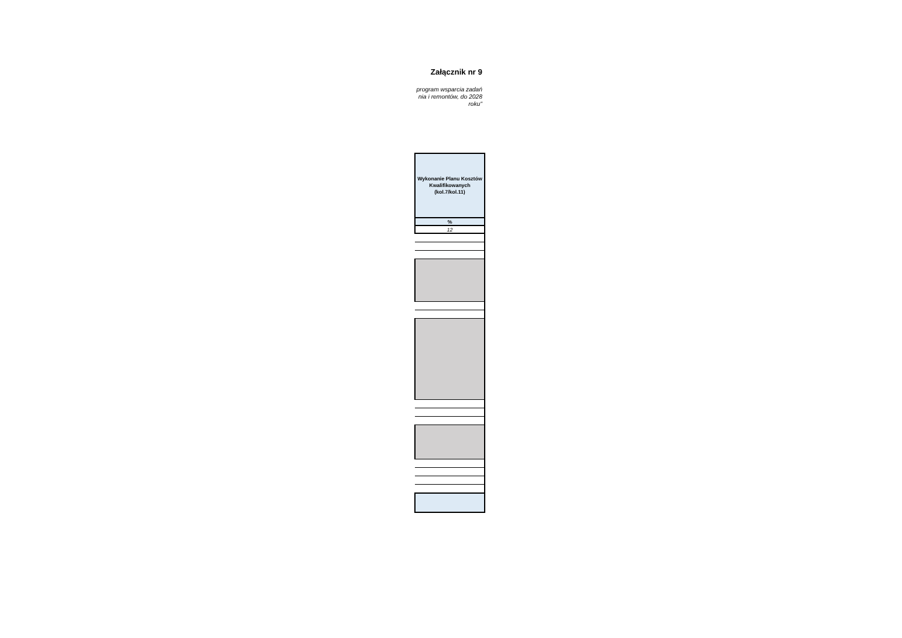Załącznik nr 9
program wsparcia zadań
nia i remontów, do 2028
roku"
| Wykonanie Planu Kosztów Kwalifikowanych (kol.7/kol.11) |
| % |
| 12 |